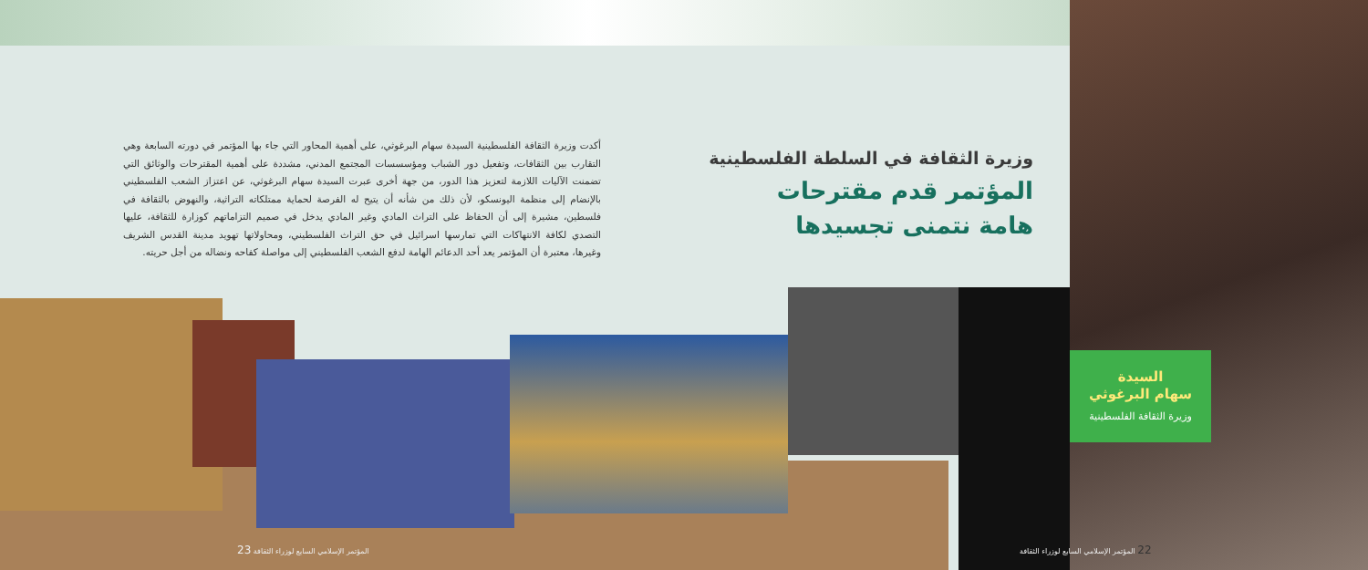وزيرة الثقافة في السلطة الفلسطينية
المؤتمر قدم مقترحات
هامة نتمنى تجسيدها
أكدت وزيرة الثقافة الفلسطينية السيدة سهام البرغوثي، على أهمية المحاور التي جاء بها المؤتمر في دورته السابعة وهي التقارب بين الثقافات، وتفعيل دور الشباب ومؤسسسات المجتمع المدني، مشددة على أهمية المقترحات والوثائق التي تضمنت الآليات اللازمة لتعزيز هذا الدور، من جهة أخرى عبرت السيدة سهام البرغوثي، عن اعتزاز الشعب الفلسطيني بالإنضام إلى منظمة اليونسكو، لأن ذلك من شأنه أن يتيح له الفرصة لحماية ممتلكاته التراثية، والنهوض بالثقافة في فلسطين، مشيرة إلى أن الحفاظ على التراث المادي وغير المادي يدخل في صميم التزاماتهم كوزارة للثقافة، عليها التصدي لكافة الانتهاكات التي تمارسها اسرائيل في حق التراث الفلسطيني، ومحاولاتها تهويد مدينة القدس الشريف وغيرها، معتبرة أن المؤتمر يعد أحد الدعائم الهامة لدفع الشعب الفلسطيني إلى مواصلة كفاحه ونضاله من أجل حريته.
السيدة
سهام البرغوثي
وزيرة الثقافة الفلسطينية
المؤتمر الإسلامي السابع لوزراء الثقافة 23
22 المؤتمر الإسلامي السابع لوزراء الثقافة